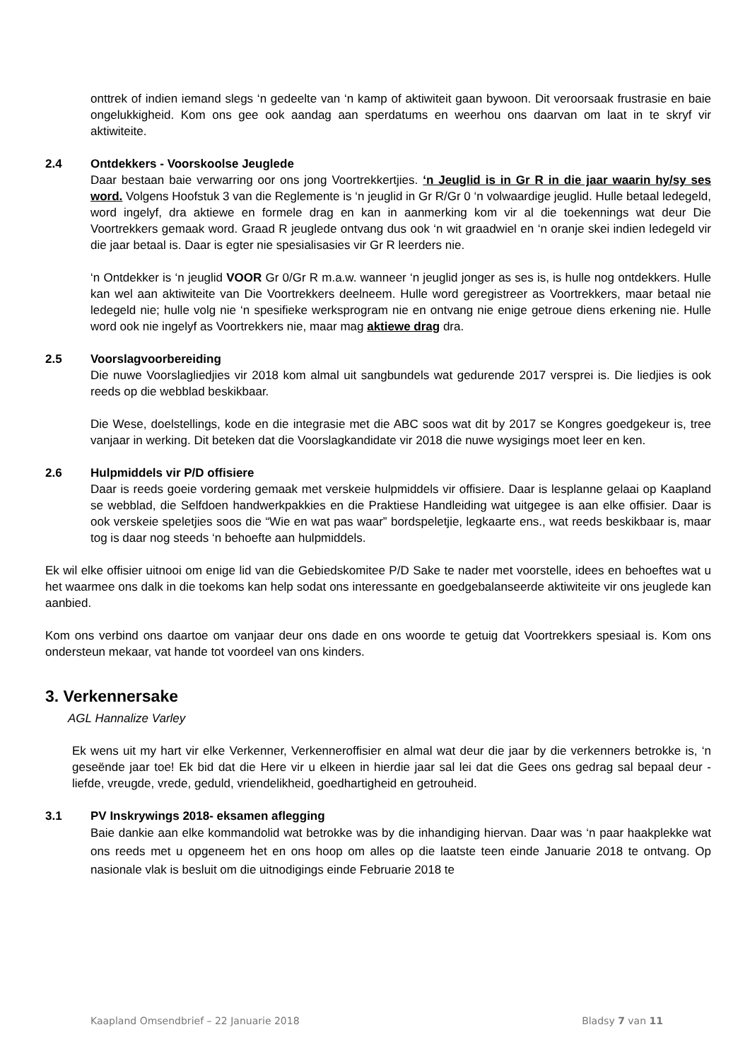onttrek of indien iemand slegs ‘n gedeelte van ‘n kamp of aktiwiteit gaan bywoon. Dit veroorsaak frustrasie en baie ongelukkigheid. Kom ons gee ook aandag aan sperdatums en weerhou ons daarvan om laat in te skryf vir aktiwiteite.
2.4 Ontdekkers - Voorskoolse Jeuglede
Daar bestaan baie verwarring oor ons jong Voortrekkertjies. ‘n Jeuglid is in Gr R in die jaar waarin hy/sy ses word. Volgens Hoofstuk 3 van die Reglemente is ‘n jeuglid in Gr R/Gr 0 ‘n volwaardige jeuglid. Hulle betaal ledegeld, word ingelyf, dra aktiewe en formele drag en kan in aanmerking kom vir al die toekennings wat deur Die Voortrekkers gemaak word. Graad R jeuglede ontvang dus ook ‘n wit graadwiel en ‘n oranje skei indien ledegeld vir die jaar betaal is. Daar is egter nie spesialisasies vir Gr R leerders nie.
‘n Ontdekker is ‘n jeuglid VOOR Gr 0/Gr R m.a.w. wanneer ‘n jeuglid jonger as ses is, is hulle nog ontdekkers. Hulle kan wel aan aktiwiteite van Die Voortrekkers deelneem. Hulle word geregistreer as Voortrekkers, maar betaal nie ledegeld nie; hulle volg nie ‘n spesifieke werksprogram nie en ontvang nie enige getroue diens erkening nie. Hulle word ook nie ingelyf as Voortrekkers nie, maar mag aktiewe drag dra.
2.5 Voorslagvoorbereiding
Die nuwe Voorslagliedjies vir 2018 kom almal uit sangbundels wat gedurende 2017 versprei is. Die liedjies is ook reeds op die webblad beskikbaar.
Die Wese, doelstellings, kode en die integrasie met die ABC soos wat dit by 2017 se Kongres goedgekeur is, tree vanjaar in werking. Dit beteken dat die Voorslagkandidate vir 2018 die nuwe wysigings moet leer en ken.
2.6 Hulpmiddels vir P/D offisiere
Daar is reeds goeie vordering gemaak met verskeie hulpmiddels vir offisiere. Daar is lesplanne gelaai op Kaapland se webblad, die Selfdoen handwerkpakkies en die Praktiese Handleiding wat uitgegee is aan elke offisier. Daar is ook verskeie speletjies soos die “Wie en wat pas waar” bordspeletjie, legkaarte ens., wat reeds beskikbaar is, maar tog is daar nog steeds ‘n behoefte aan hulpmiddels.
Ek wil elke offisier uitnooi om enige lid van die Gebiedskomitee P/D Sake te nader met voorstelle, idees en behoeftes wat u het waarmee ons dalk in die toekoms kan help sodat ons interessante en goedgebalanseerde aktiwiteite vir ons jeuglede kan aanbied.
Kom ons verbind ons daartoe om vanjaar deur ons dade en ons woorde te getuig dat Voortrekkers spesiaal is. Kom ons ondersteun mekaar, vat hande tot voordeel van ons kinders.
3. Verkennersake
AGL Hannalize Varley
Ek wens uit my hart vir elke Verkenner, Verkenneroffisier en almal wat deur die jaar by die verkenners betrokke is, ‘n geseënde jaar toe! Ek bid dat die Here vir u elkeen in hierdie jaar sal lei dat die Gees ons gedrag sal bepaal deur - liefde, vreugde, vrede, geduld, vriendelikheid, goedhartigheid en getrouheid.
3.1 PV Inskrywings 2018- eksamen aflegging
Baie dankie aan elke kommandolid wat betrokke was by die inhandiging hiervan. Daar was ‘n paar haakplekke wat ons reeds met u opgeneem het en ons hoop om alles op die laatste teen einde Januarie 2018 te ontvang. Op nasionale vlak is besluit om die uitnodigings einde Februarie 2018 te
Kaapland Omsendbrief – 22 Januarie 2018 Bladsy 7 van 11